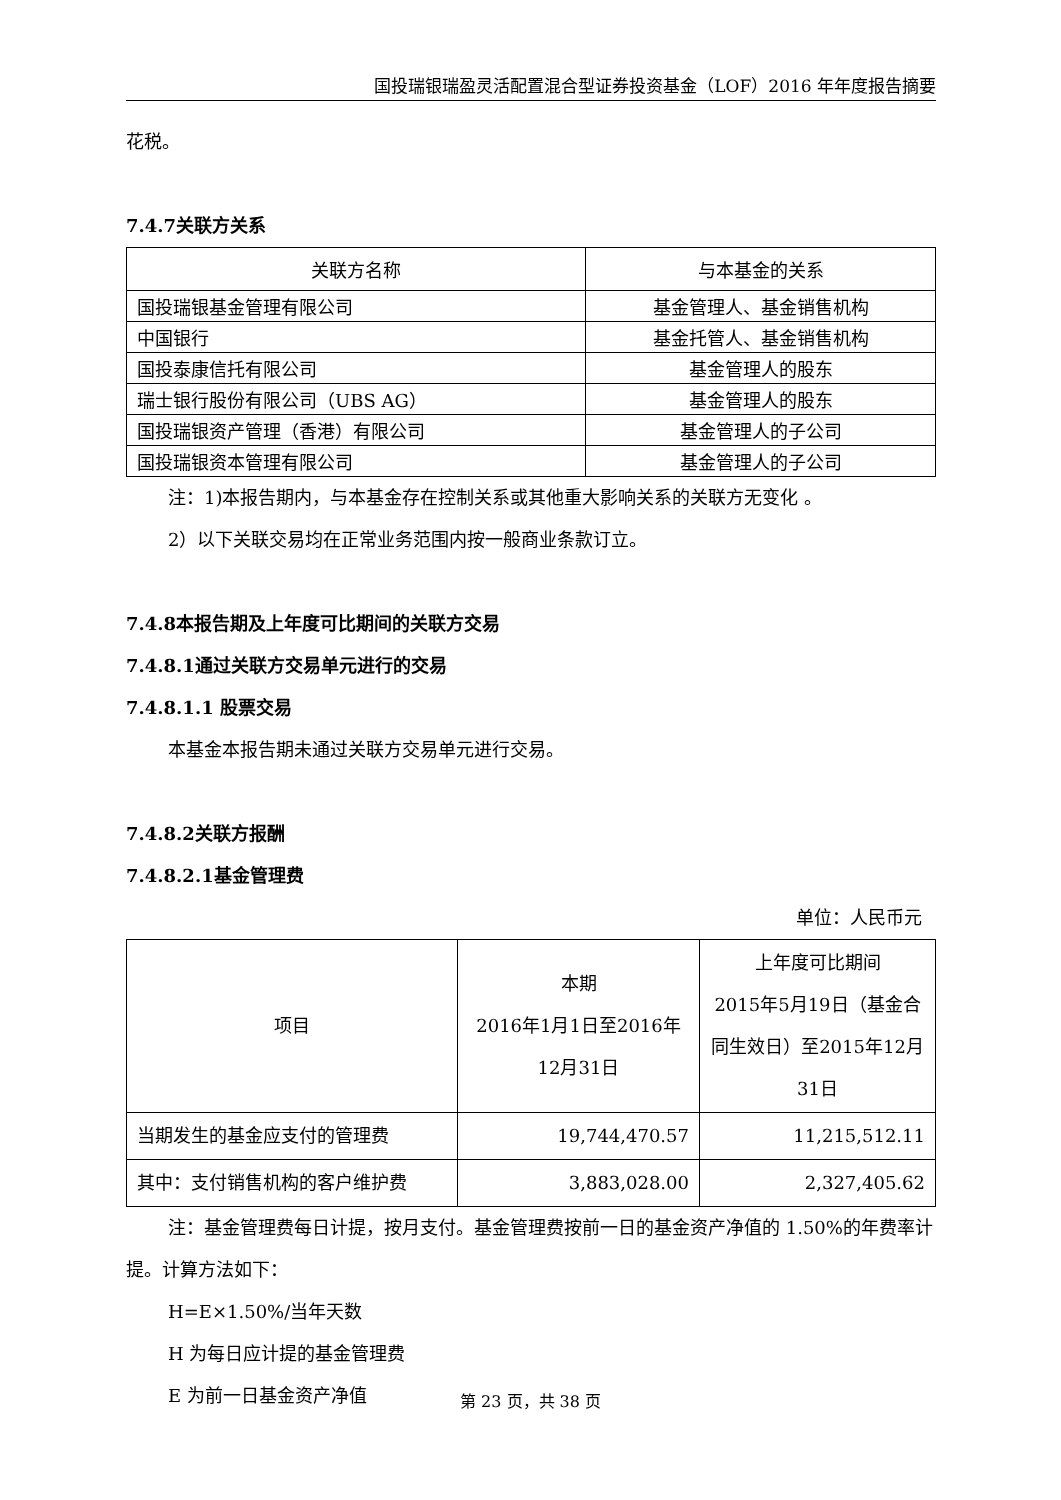国投瑞银瑞盈灵活配置混合型证券投资基金（LOF）2016 年年度报告摘要
花税。
7.4.7关联方关系
| 关联方名称 | 与本基金的关系 |
| --- | --- |
| 国投瑞银基金管理有限公司 | 基金管理人、基金销售机构 |
| 中国银行 | 基金托管人、基金销售机构 |
| 国投泰康信托有限公司 | 基金管理人的股东 |
| 瑞士银行股份有限公司（UBS AG） | 基金管理人的股东 |
| 国投瑞银资产管理（香港）有限公司 | 基金管理人的子公司 |
| 国投瑞银资本管理有限公司 | 基金管理人的子公司 |
注：1)本报告期内，与本基金存在控制关系或其他重大影响关系的关联方无变化 。
2）以下关联交易均在正常业务范围内按一般商业条款订立。
7.4.8本报告期及上年度可比期间的关联方交易
7.4.8.1通过关联方交易单元进行的交易
7.4.8.1.1 股票交易
本基金本报告期未通过关联方交易单元进行交易。
7.4.8.2关联方报酬
7.4.8.2.1基金管理费
单位：人民币元
| 项目 | 本期 2016年1月1日至2016年12月31日 | 上年度可比期间 2015年5月19日（基金合同生效日）至2015年12月31日 |
| --- | --- | --- |
| 当期发生的基金应支付的管理费 | 19,744,470.57 | 11,215,512.11 |
| 其中：支付销售机构的客户维护费 | 3,883,028.00 | 2,327,405.62 |
注：基金管理费每日计提，按月支付。基金管理费按前一日的基金资产净值的 1.50%的年费率计提。计算方法如下：
H=E×1.50%/当年天数
H 为每日应计提的基金管理费
E 为前一日基金资产净值
第 23 页，共 38 页